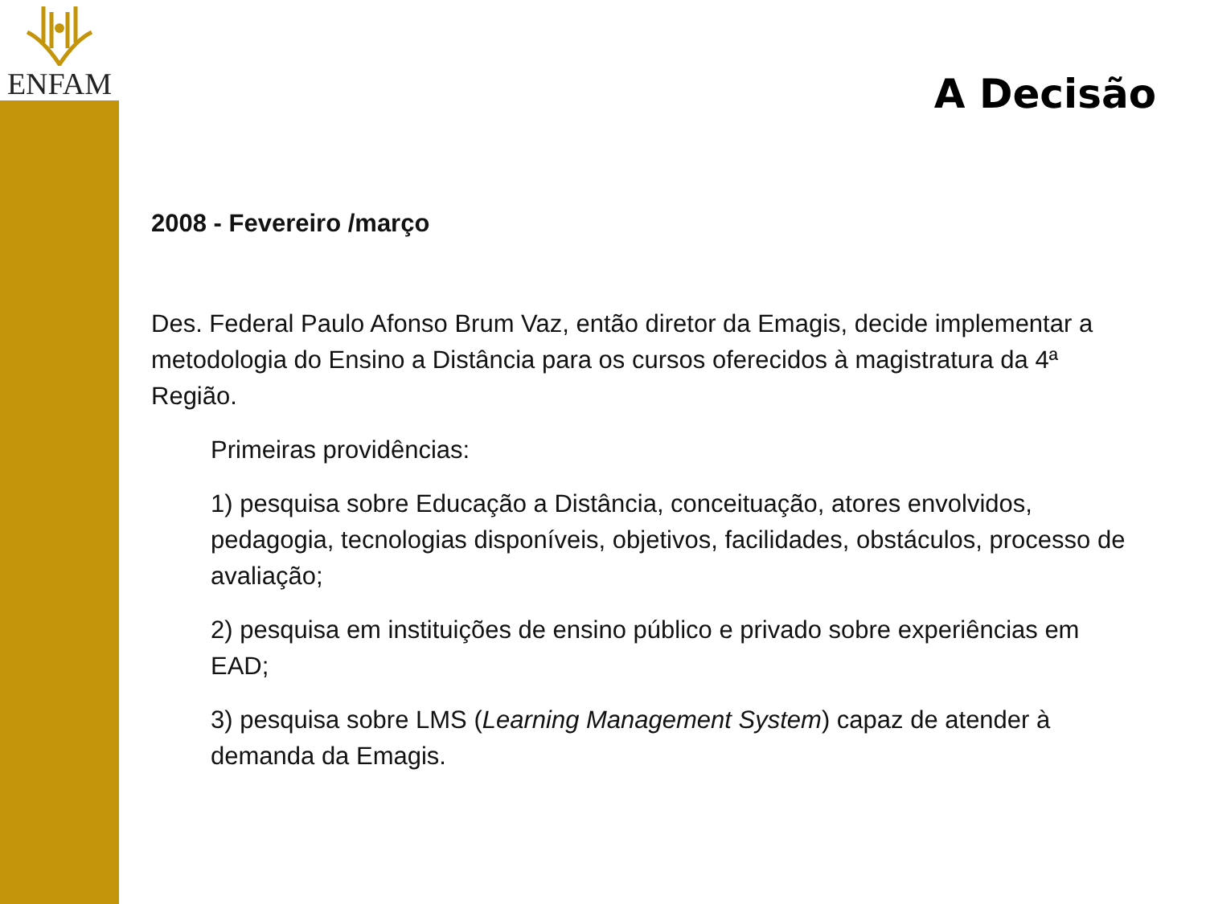ENFAM
A Decisão
2008 - Fevereiro /março
Des. Federal Paulo Afonso Brum Vaz, então diretor da Emagis, decide implementar a metodologia do Ensino a Distância para os cursos oferecidos à magistratura da 4ª Região.
Primeiras providências:
1) pesquisa sobre Educação a Distância, conceituação, atores envolvidos, pedagogia, tecnologias disponíveis, objetivos, facilidades, obstáculos, processo de avaliação;
2) pesquisa em instituições de ensino público e privado sobre experiências em EAD;
3) pesquisa sobre LMS (Learning Management System) capaz de atender à demanda da Emagis.